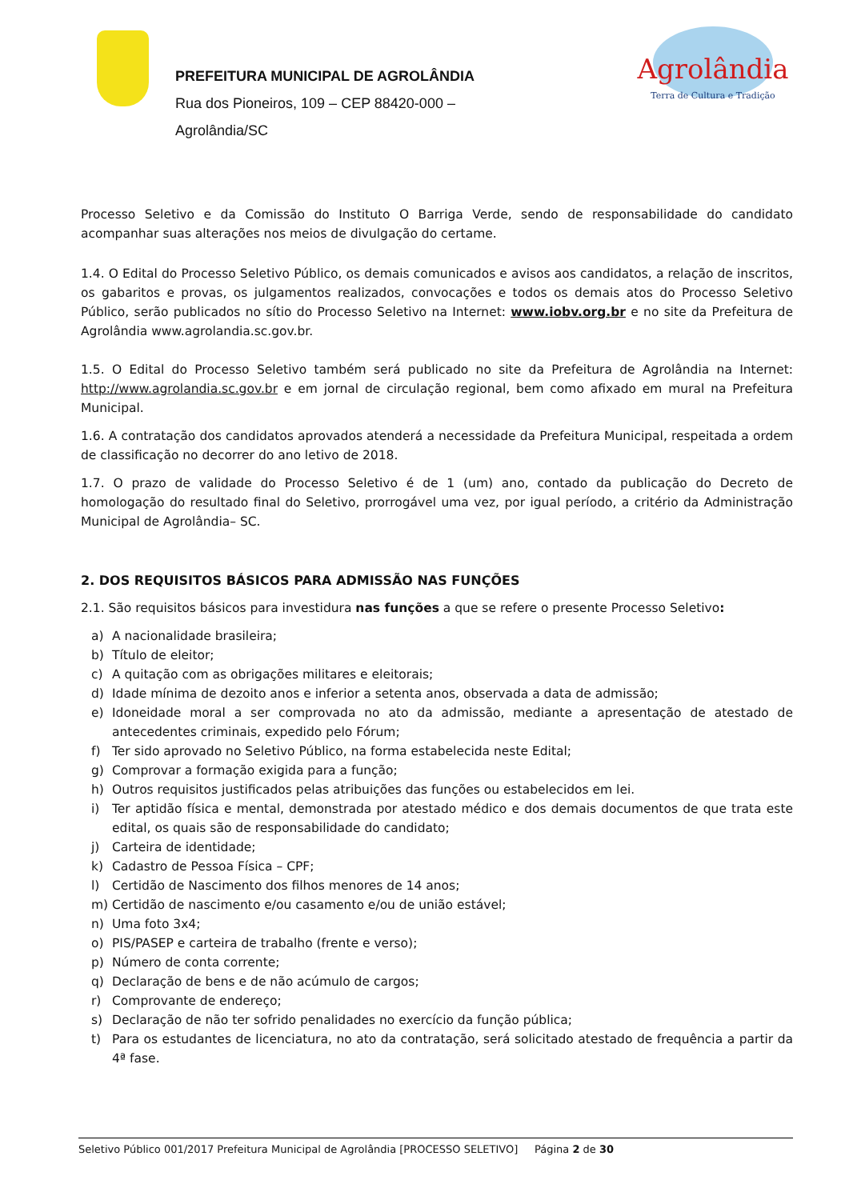PREFEITURA MUNICIPAL DE AGROLÂNDIA
Rua dos Pioneiros, 109 – CEP 88420-000 –
Agrolândia/SC
Agrolândia
Terra de Cultura e Tradição
Processo Seletivo e da Comissão do Instituto O Barriga Verde, sendo de responsabilidade do candidato acompanhar suas alterações nos meios de divulgação do certame.
1.4. O Edital do Processo Seletivo Público, os demais comunicados e avisos aos candidatos, a relação de inscritos, os gabaritos e provas, os julgamentos realizados, convocações e todos os demais atos do Processo Seletivo Público, serão publicados no sítio do Processo Seletivo na Internet: www.iobv.org.br e no site da Prefeitura de Agrolândia www.agrolandia.sc.gov.br.
1.5. O Edital do Processo Seletivo também será publicado no site da Prefeitura de Agrolândia na Internet: http://www.agrolandia.sc.gov.br e em jornal de circulação regional, bem como afixado em mural na Prefeitura Municipal.
1.6. A contratação dos candidatos aprovados atenderá a necessidade da Prefeitura Municipal, respeitada a ordem de classificação no decorrer do ano letivo de 2018.
1.7. O prazo de validade do Processo Seletivo é de 1 (um) ano, contado da publicação do Decreto de homologação do resultado final do Seletivo, prorrogável uma vez, por igual período, a critério da Administração Municipal de Agrolândia– SC.
2. DOS REQUISITOS BÁSICOS PARA ADMISSÃO NAS FUNÇÕES
2.1. São requisitos básicos para investidura nas funções a que se refere o presente Processo Seletivo:
a) A nacionalidade brasileira;
b) Título de eleitor;
c) A quitação com as obrigações militares e eleitorais;
d) Idade mínima de dezoito anos e inferior a setenta anos, observada a data de admissão;
e) Idoneidade moral a ser comprovada no ato da admissão, mediante a apresentação de atestado de antecedentes criminais, expedido pelo Fórum;
f) Ter sido aprovado no Seletivo Público, na forma estabelecida neste Edital;
g) Comprovar a formação exigida para a função;
h) Outros requisitos justificados pelas atribuições das funções ou estabelecidos em lei.
i) Ter aptidão física e mental, demonstrada por atestado médico e dos demais documentos de que trata este edital, os quais são de responsabilidade do candidato;
j) Carteira de identidade;
k) Cadastro de Pessoa Física – CPF;
l) Certidão de Nascimento dos filhos menores de 14 anos;
m) Certidão de nascimento e/ou casamento e/ou de união estável;
n) Uma foto 3x4;
o) PIS/PASEP e carteira de trabalho (frente e verso);
p) Número de conta corrente;
q) Declaração de bens e de não acúmulo de cargos;
r) Comprovante de endereço;
s) Declaração de não ter sofrido penalidades no exercício da função pública;
t) Para os estudantes de licenciatura, no ato da contratação, será solicitado atestado de frequência a partir da 4ª fase.
Seletivo Público 001/2017 Prefeitura Municipal de Agrolândia [PROCESSO SELETIVO] Página 2 de 30